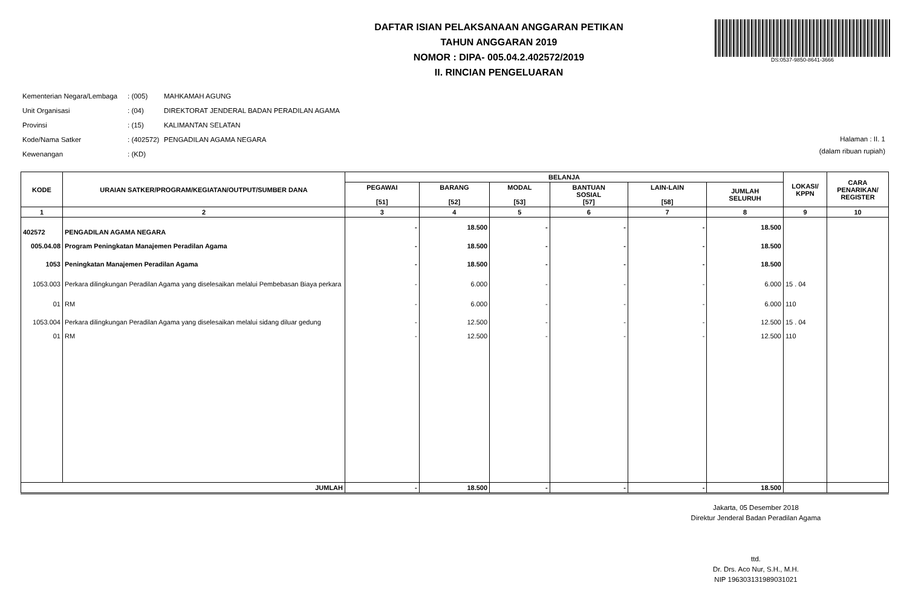DS:0537-9850-8641-3666
DAFTAR ISIAN PELAKSANAAN ANGGARAN PETIKAN
TAHUN ANGGARAN 2019
NOMOR : DIPA- 005.04.2.402572/2019
II. RINCIAN PENGELUARAN
| Kementerian Negara/Lembaga | : (005) | MAHKAMAH AGUNG |
| Unit Organisasi | : (04) | DIREKTORAT JENDERAL BADAN PERADILAN AGAMA |
| Provinsi | : (15) | KALIMANTAN SELATAN |
| Kode/Nama Satker | : (402572) | PENGADILAN AGAMA NEGARA |
| Kewenangan | : (KD) | |
Halaman : II. 1
(dalam ribuan rupiah)
| KODE | URAIAN SATKER/PROGRAM/KEGIATAN/OUTPUT/SUMBER DANA | BELANJA | | | | | | LOKASI/ KPPN | CARA PENARIKAN/ REGISTER |
| --- | --- | --- | --- | --- | --- | --- | --- | --- | --- |
| | | PEGAWAI [51] | BARANG [52] | MODAL [53] | BANTUAN SOSIAL [57] | LAIN-LAIN [58] | JUMLAH SELURUH | | |
| 1 | 2 | 3 | 4 | 5 | 6 | 7 | 8 | 9 | 10 |
| 402572 | PENGADILAN AGAMA NEGARA | - | 18.500 | - | - | - | 18.500 | | |
| 005.04.08 | Program Peningkatan Manajemen Peradilan Agama | - | 18.500 | - | - | - | 18.500 | | |
| 1053 | Peningkatan Manajemen Peradilan Agama | - | 18.500 | - | - | - | 18.500 | | |
| 1053.003 | Perkara dilingkungan Peradilan Agama yang diselesaikan melalui Pembebasan Biaya perkara | - | 6.000 | - | - | - | 6.000 | 15 . 04 | |
| 01 | RM | - | 6.000 | - | - | - | 6.000 | 110 | |
| 1053.004 | Perkara dilingkungan Peradilan Agama yang diselesaikan melalui sidang diluar gedung | - | 12.500 | - | - | - | 12.500 | 15 . 04 | |
| 01 | RM | - | 12.500 | - | - | - | 12.500 | 110 | |
| JUMLAH | | - | 18.500 | - | - | - | 18.500 | | |
Jakarta, 05 Desember 2018
Direktur Jenderal Badan Peradilan Agama
ttd.
Dr. Drs. Aco Nur, S.H., M.H.
NIP 196303131989031021